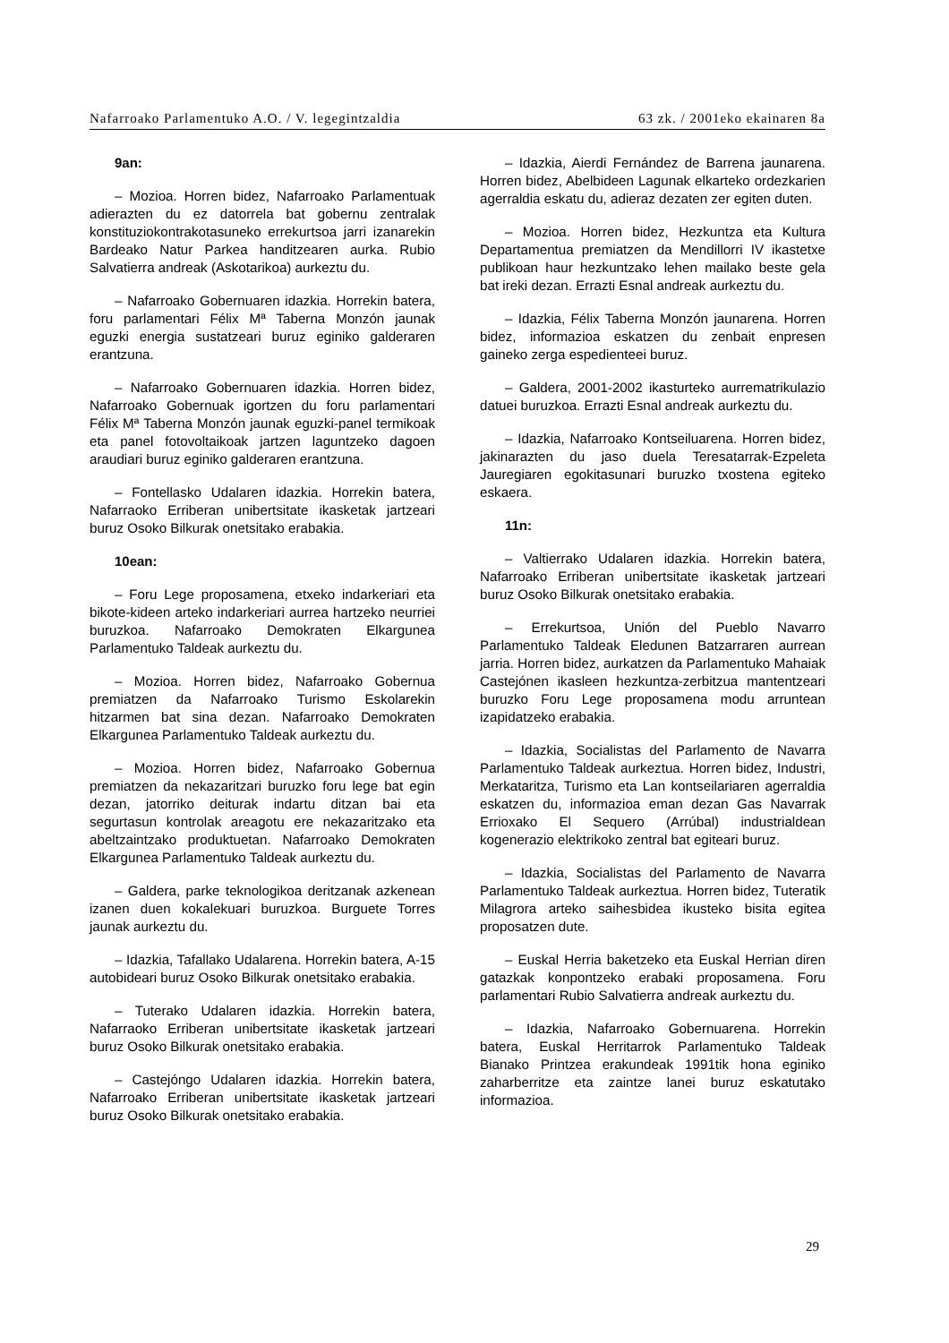Nafarroako Parlamentuko A.O. / V. legegintzaldia 63 zk. / 2001eko ekainaren 8a
9an:
– Mozioa. Horren bidez, Nafarroako Parlamentuak adierazten du ez datorrela bat gobernu zentralak konstituziokontrakotasuneko errekurtsoa jarri izanarekin Bardeako Natur Parkea handitzearen aurka. Rubio Salvatierra andreak (Askotarikoa) aurkeztu du.
– Nafarroako Gobernuaren idazkia. Horrekin batera, foru parlamentari Félix Mª Taberna Monzón jaunak eguzki energia sustatzeari buruz eginiko galderaren erantzuna.
– Nafarroako Gobernuaren idazkia. Horren bidez, Nafarroako Gobernuak igortzen du foru parlamentari Félix Mª Taberna Monzón jaunak eguzki-panel termikoak eta panel fotovoltaikoak jartzen laguntzeko dagoen araudiari buruz eginiko galderaren erantzuna.
– Fontellasko Udalaren idazkia. Horrekin batera, Nafarraoko Erriberan unibertsitate ikasketak jartzeari buruz Osoko Bilkurak onetsitako erabakia.
10ean:
– Foru Lege proposamena, etxeko indarkeriari eta bikote-kideen arteko indarkeriari aurrea hartzeko neurriei buruzkoa. Nafarroako Demokraten Elkargunea Parlamentuko Taldeak aurkeztu du.
– Mozioa. Horren bidez, Nafarroako Gobernua premiatzen da Nafarroako Turismo Eskolarekin hitzarmen bat sina dezan. Nafarroako Demokraten Elkargunea Parlamentuko Taldeak aurkeztu du.
– Mozioa. Horren bidez, Nafarroako Gobernua premiatzen da nekazaritzari buruzko foru lege bat egin dezan, jatorriko deiturak indartu ditzan bai eta segurtasun kontrolak areagotu ere nekazaritzako eta abeltzaintzako produktuetan. Nafarroako Demokraten Elkargunea Parlamentuko Taldeak aurkeztu du.
– Galdera, parke teknologikoa deritzanak azkenean izanen duen kokalekuari buruzkoa. Burguete Torres jaunak aurkeztu du.
– Idazkia, Tafallako Udalarena. Horrekin batera, A-15 autobideari buruz Osoko Bilkurak onetsitako erabakia.
– Tuterako Udalaren idazkia. Horrekin batera, Nafarraoko Erriberan unibertsitate ikasketak jartzeari buruz Osoko Bilkurak onetsitako erabakia.
– Castejóngo Udalaren idazkia. Horrekin batera, Nafarroako Erriberan unibertsitate ikasketak jartzeari buruz Osoko Bilkurak onetsitako erabakia.
– Idazkia, Aierdi Fernández de Barrena jaunarena. Horren bidez, Abelbideen Lagunak elkarteko ordezkarien agerraldia eskatu du, adieraz dezaten zer egiten duten.
– Mozioa. Horren bidez, Hezkuntza eta Kultura Departamentua premiatzen da Mendillorri IV ikastetxe publikoan haur hezkuntzako lehen mailako beste gela bat ireki dezan. Errazti Esnal andreak aurkeztu du.
– Idazkia, Félix Taberna Monzón jaunarena. Horren bidez, informazioa eskatzen du zenbait enpresen gaineko zerga espedienteei buruz.
– Galdera, 2001-2002 ikasturteko aurrematrikulazio datuei buruzkoa. Errazti Esnal andreak aurkeztu du.
– Idazkia, Nafarroako Kontseiluarena. Horren bidez, jakinarazten du jaso duela Teresatarrak-Ezpeleta Jauregiaren egokitasunari buruzko txostena egiteko eskaera.
11n:
– Valtierrako Udalaren idazkia. Horrekin batera, Nafarroako Erriberan unibertsitate ikasketak jartzeari buruz Osoko Bilkurak onetsitako erabakia.
– Errekurtsoa, Unión del Pueblo Navarro Parlamentuko Taldeak Eledunen Batzarraren aurrean jarria. Horren bidez, aurkatzen da Parlamentuko Mahaiak Castejónen ikasleen hezkuntza-zerbitzua mantentzeari buruzko Foru Lege proposamena modu arruntean izapidatzeko erabakia.
– Idazkia, Socialistas del Parlamento de Navarra Parlamentuko Taldeak aurkeztua. Horren bidez, Industri, Merkataritza, Turismo eta Lan kontseilariaren agerraldia eskatzen du, informazioa eman dezan Gas Navarrak Errioxako El Sequero (Arrúbal) industrialdean kogenerazio elektrikoko zentral bat egiteari buruz.
– Idazkia, Socialistas del Parlamento de Navarra Parlamentuko Taldeak aurkeztua. Horren bidez, Tuteratik Milagrora arteko saihesbidea ikusteko bisita egitea proposatzen dute.
– Euskal Herria baketzeko eta Euskal Herrian diren gatazkak konpontzeko erabaki proposamena. Foru parlamentari Rubio Salvatierra andreak aurkeztu du.
– Idazkia, Nafarroako Gobernuarena. Horrekin batera, Euskal Herritarrok Parlamentuko Taldeak Bianako Printzea erakundeak 1991tik hona eginiko zaharberritze eta zaintze lanei buruz eskatutako informazioa.
29